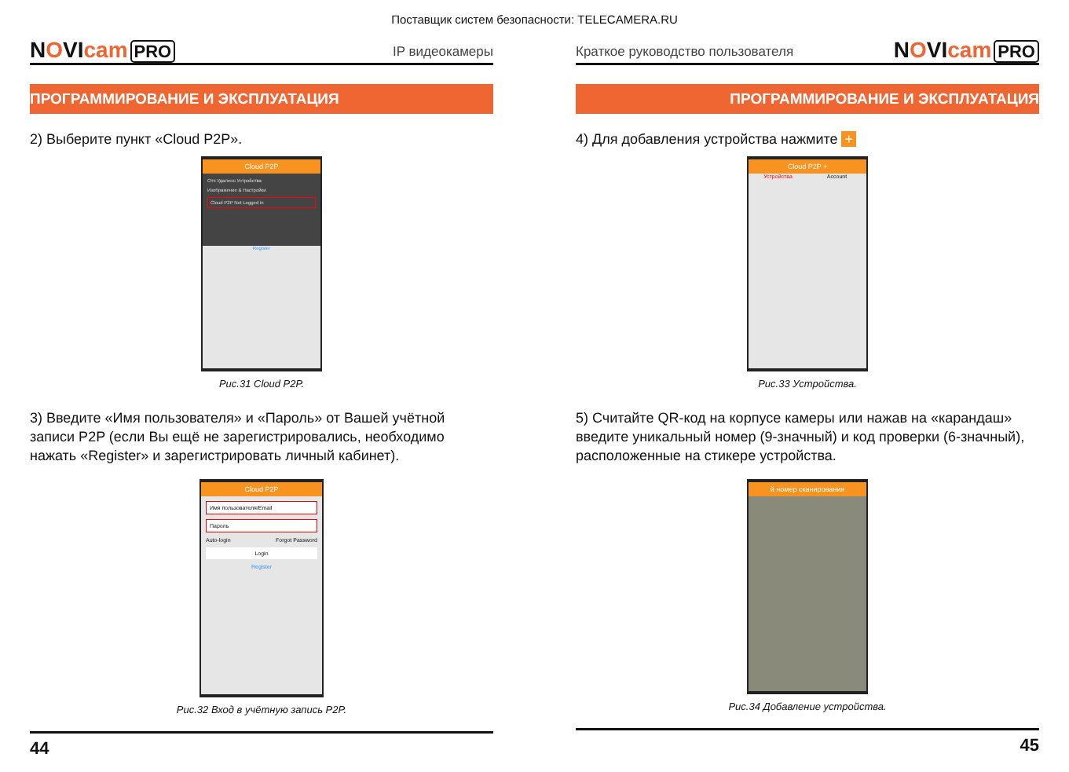Поставщик систем безопасности: TELECAMERA.RU
NOVIcam PRO
IP видеокамеры
ПРОГРАММИРОВАНИЕ И ЭКСПЛУАТАЦИЯ
2) Выберите пункт «Cloud P2P».
Cloud P2P
Отч Удаленн Устройства
Изображение & Настройки
Cloud P2P Not Logged in
Register
Рис.31 Cloud P2P.
3) Введите «Имя пользователя» и «Пароль» от Вашей учётной записи P2P (если Вы ещё не зарегистрировались, необходимо нажать «Register» и зарегистрировать личный кабинет).
Cloud P2P
Имя пользователя/Email
Пароль
Auto-login Forgot Password
Login
Register
Рис.32 Вход в учётную запись P2P.
44
Краткое руководство пользователя
NOVIcam PRO
ПРОГРАММИРОВАНИЕ И ЭКСПЛУАТАЦИЯ
4) Для добавления устройства нажмите +
Cloud P2P +
Устройства Account
Рис.33 Устройства.
5) Считайте QR-код на корпусе камеры или нажав на «карандаш» введите уникальный номер (9-значный) и код проверки (6-значный), расположенные на стикере устройства.
й номер сканирования
Рис.34 Добавление устройства.
45